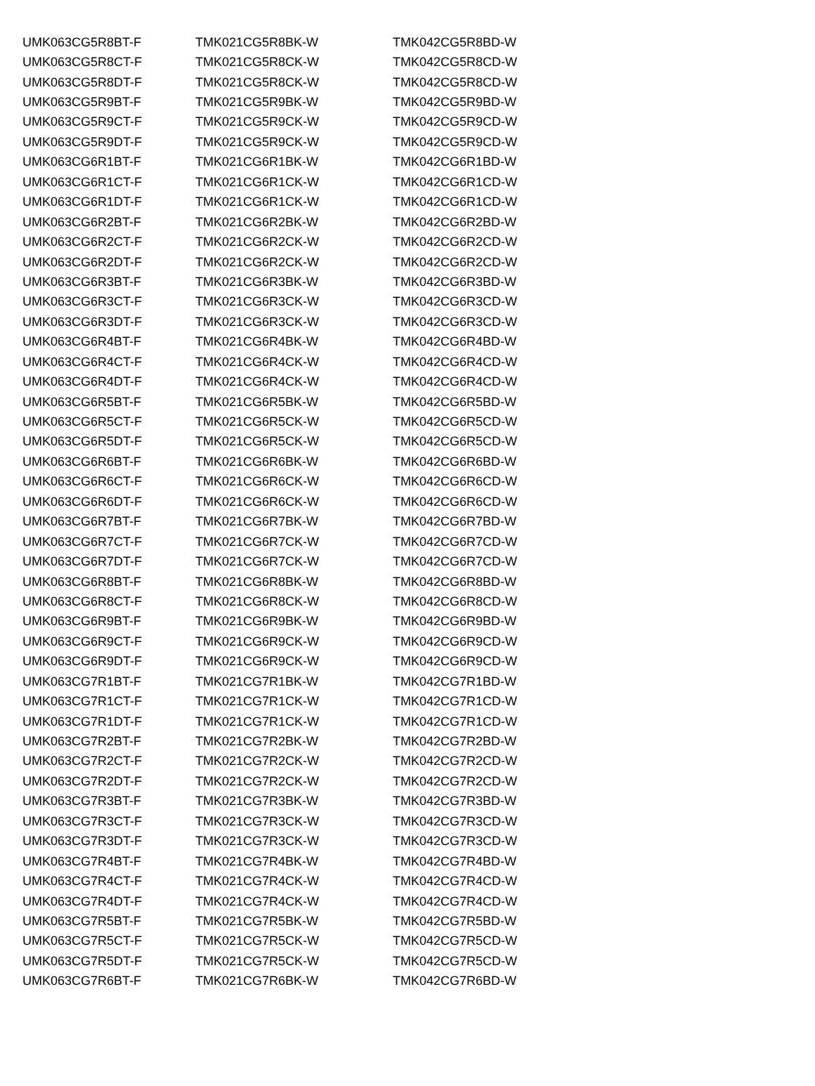| UMK063CG5R8BT-F | TMK021CG5R8BK-W | TMK042CG5R8BD-W |
| UMK063CG5R8CT-F | TMK021CG5R8CK-W | TMK042CG5R8CD-W |
| UMK063CG5R8DT-F | TMK021CG5R8CK-W | TMK042CG5R8CD-W |
| UMK063CG5R9BT-F | TMK021CG5R9BK-W | TMK042CG5R9BD-W |
| UMK063CG5R9CT-F | TMK021CG5R9CK-W | TMK042CG5R9CD-W |
| UMK063CG5R9DT-F | TMK021CG5R9CK-W | TMK042CG5R9CD-W |
| UMK063CG6R1BT-F | TMK021CG6R1BK-W | TMK042CG6R1BD-W |
| UMK063CG6R1CT-F | TMK021CG6R1CK-W | TMK042CG6R1CD-W |
| UMK063CG6R1DT-F | TMK021CG6R1CK-W | TMK042CG6R1CD-W |
| UMK063CG6R2BT-F | TMK021CG6R2BK-W | TMK042CG6R2BD-W |
| UMK063CG6R2CT-F | TMK021CG6R2CK-W | TMK042CG6R2CD-W |
| UMK063CG6R2DT-F | TMK021CG6R2CK-W | TMK042CG6R2CD-W |
| UMK063CG6R3BT-F | TMK021CG6R3BK-W | TMK042CG6R3BD-W |
| UMK063CG6R3CT-F | TMK021CG6R3CK-W | TMK042CG6R3CD-W |
| UMK063CG6R3DT-F | TMK021CG6R3CK-W | TMK042CG6R3CD-W |
| UMK063CG6R4BT-F | TMK021CG6R4BK-W | TMK042CG6R4BD-W |
| UMK063CG6R4CT-F | TMK021CG6R4CK-W | TMK042CG6R4CD-W |
| UMK063CG6R4DT-F | TMK021CG6R4CK-W | TMK042CG6R4CD-W |
| UMK063CG6R5BT-F | TMK021CG6R5BK-W | TMK042CG6R5BD-W |
| UMK063CG6R5CT-F | TMK021CG6R5CK-W | TMK042CG6R5CD-W |
| UMK063CG6R5DT-F | TMK021CG6R5CK-W | TMK042CG6R5CD-W |
| UMK063CG6R6BT-F | TMK021CG6R6BK-W | TMK042CG6R6BD-W |
| UMK063CG6R6CT-F | TMK021CG6R6CK-W | TMK042CG6R6CD-W |
| UMK063CG6R6DT-F | TMK021CG6R6CK-W | TMK042CG6R6CD-W |
| UMK063CG6R7BT-F | TMK021CG6R7BK-W | TMK042CG6R7BD-W |
| UMK063CG6R7CT-F | TMK021CG6R7CK-W | TMK042CG6R7CD-W |
| UMK063CG6R7DT-F | TMK021CG6R7CK-W | TMK042CG6R7CD-W |
| UMK063CG6R8BT-F | TMK021CG6R8BK-W | TMK042CG6R8BD-W |
| UMK063CG6R8CT-F | TMK021CG6R8CK-W | TMK042CG6R8CD-W |
| UMK063CG6R9BT-F | TMK021CG6R9BK-W | TMK042CG6R9BD-W |
| UMK063CG6R9CT-F | TMK021CG6R9CK-W | TMK042CG6R9CD-W |
| UMK063CG6R9DT-F | TMK021CG6R9CK-W | TMK042CG6R9CD-W |
| UMK063CG7R1BT-F | TMK021CG7R1BK-W | TMK042CG7R1BD-W |
| UMK063CG7R1CT-F | TMK021CG7R1CK-W | TMK042CG7R1CD-W |
| UMK063CG7R1DT-F | TMK021CG7R1CK-W | TMK042CG7R1CD-W |
| UMK063CG7R2BT-F | TMK021CG7R2BK-W | TMK042CG7R2BD-W |
| UMK063CG7R2CT-F | TMK021CG7R2CK-W | TMK042CG7R2CD-W |
| UMK063CG7R2DT-F | TMK021CG7R2CK-W | TMK042CG7R2CD-W |
| UMK063CG7R3BT-F | TMK021CG7R3BK-W | TMK042CG7R3BD-W |
| UMK063CG7R3CT-F | TMK021CG7R3CK-W | TMK042CG7R3CD-W |
| UMK063CG7R3DT-F | TMK021CG7R3CK-W | TMK042CG7R3CD-W |
| UMK063CG7R4BT-F | TMK021CG7R4BK-W | TMK042CG7R4BD-W |
| UMK063CG7R4CT-F | TMK021CG7R4CK-W | TMK042CG7R4CD-W |
| UMK063CG7R4DT-F | TMK021CG7R4CK-W | TMK042CG7R4CD-W |
| UMK063CG7R5BT-F | TMK021CG7R5BK-W | TMK042CG7R5BD-W |
| UMK063CG7R5CT-F | TMK021CG7R5CK-W | TMK042CG7R5CD-W |
| UMK063CG7R5DT-F | TMK021CG7R5CK-W | TMK042CG7R5CD-W |
| UMK063CG7R6BT-F | TMK021CG7R6BK-W | TMK042CG7R6BD-W |